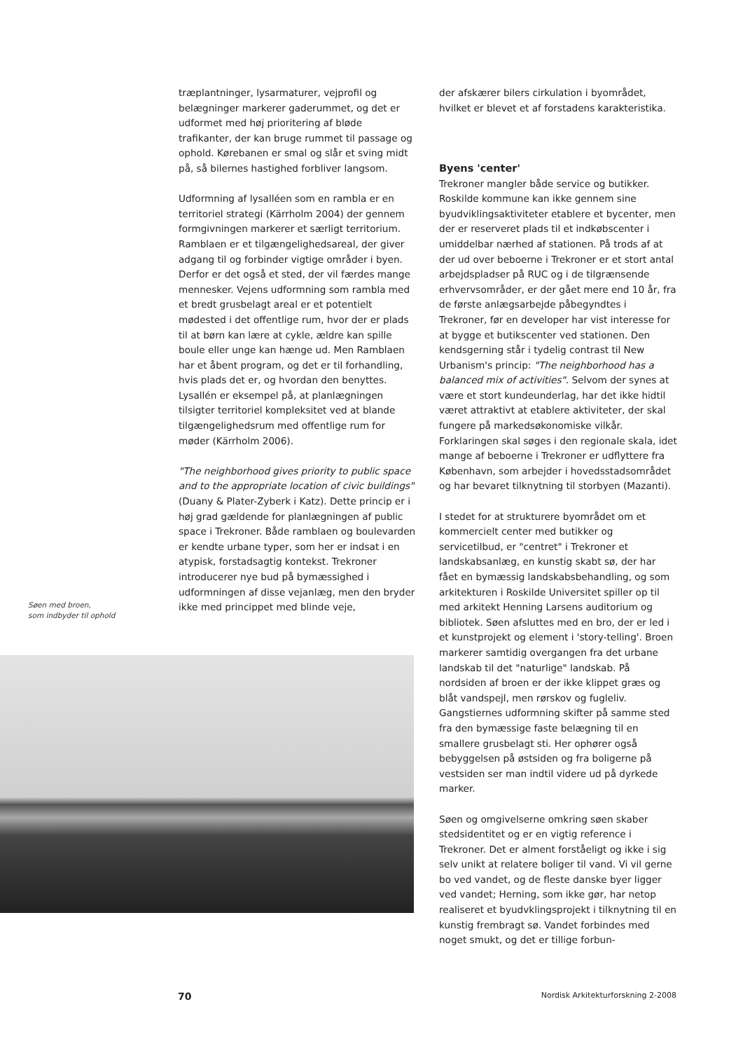Søen med broen,
som indbyder til ophold
træplantninger, lysarmaturer, vejprofil og belægninger markerer gaderummet, og det er udformet med høj prioritering af bløde trafikanter, der kan bruge rummet til passage og ophold. Kørebanen er smal og slår et sving midt på, så bilernes hastighed forbliver langsom.
Udformning af lysalléen som en rambla er en territoriel strategi (Kärrholm 2004) der gennem formgivningen markerer et særligt territorium. Ramblaen er et tilgængelighedsareal, der giver adgang til og forbinder vigtige områder i byen. Derfor er det også et sted, der vil færdes mange mennesker. Vejens udformning som rambla med et bredt grusbelagt areal er et potentielt mødested i det offentlige rum, hvor der er plads til at børn kan lære at cykle, ældre kan spille boule eller unge kan hænge ud. Men Ramblaen har et åbent program, og det er til forhandling, hvis plads det er, og hvordan den benyttes. Lysallén er eksempel på, at planlægningen tilsigter territoriel kompleksitet ved at blande tilgængelighedsrum med offentlige rum for møder (Kärrholm 2006).
"The neighborhood gives priority to public space and to the appropriate location of civic buildings" (Duany & Plater-Zyberk i Katz). Dette princip er i høj grad gældende for planlægningen af public space i Trekroner. Både ramblaen og boulevarden er kendte urbane typer, som her er indsat i en atypisk, forstadsagtig kontekst. Trekroner introducerer nye bud på bymæssighed i udformningen af disse vejanlæg, men den bryder ikke med princippet med blinde veje,
der afskærer bilers cirkulation i byområdet, hvilket er blevet et af forstadens karakteristika.
Byens 'center'
Trekroner mangler både service og butikker. Roskilde kommune kan ikke gennem sine byudviklingsaktiviteter etablere et bycenter, men der er reserveret plads til et indkøbscenter i umiddelbar nærhed af stationen. På trods af at der ud over beboerne i Trekroner er et stort antal arbejdspladser på RUC og i de tilgrænsende erhvervsområder, er der gået mere end 10 år, fra de første anlægsarbejde påbegyndtes i Trekroner, før en developer har vist interesse for at bygge et butikscenter ved stationen. Den kendsgerning står i tydelig contrast til New Urbanism's princip: "The neighborhood has a balanced mix of activities". Selvom der synes at være et stort kundeunderlag, har det ikke hidtil været attraktivt at etablere aktiviteter, der skal fungere på markedsøkonomiske vilkår. Forklaringen skal søges i den regionale skala, idet mange af beboerne i Trekroner er udflyttere fra København, som arbejder i hovedsstadsområdet og har bevaret tilknytning til storbyen (Mazanti).
I stedet for at strukturere byområdet om et kommercielt center med butikker og servicetilbud, er "centret" i Trekroner et landskabsanlæg, en kunstig skabt sø, der har fået en bymæssig landskabsbehandling, og som arkitekturen i Roskilde Universitet spiller op til med arkitekt Henning Larsens auditorium og bibliotek. Søen afsluttes med en bro, der er led i et kunstprojekt og element i 'story-telling'. Broen markerer samtidig overgangen fra det urbane landskab til det "naturlige" landskab. På nordsiden af broen er der ikke klippet græs og blåt vandspejl, men rørskov og fugleliv. Gangstiernes udformning skifter på samme sted fra den bymæssige faste belægning til en smallere grusbelagt sti. Her ophører også bebyggelsen på østsiden og fra boligerne på vestsiden ser man indtil videre ud på dyrkede marker.
Søen og omgivelserne omkring søen skaber stedsidentitet og er en vigtig reference i Trekroner. Det er alment forståeligt og ikke i sig selv unikt at relatere boliger til vand. Vi vil gerne bo ved vandet, og de fleste danske byer ligger ved vandet; Herning, som ikke gør, har netop realiseret et byudvklingsprojekt i tilknytning til en kunstig frembragt sø. Vandet forbindes med noget smukt, og det er tillige forbun-
70 Nordisk Arkitekturforskning 2-2008